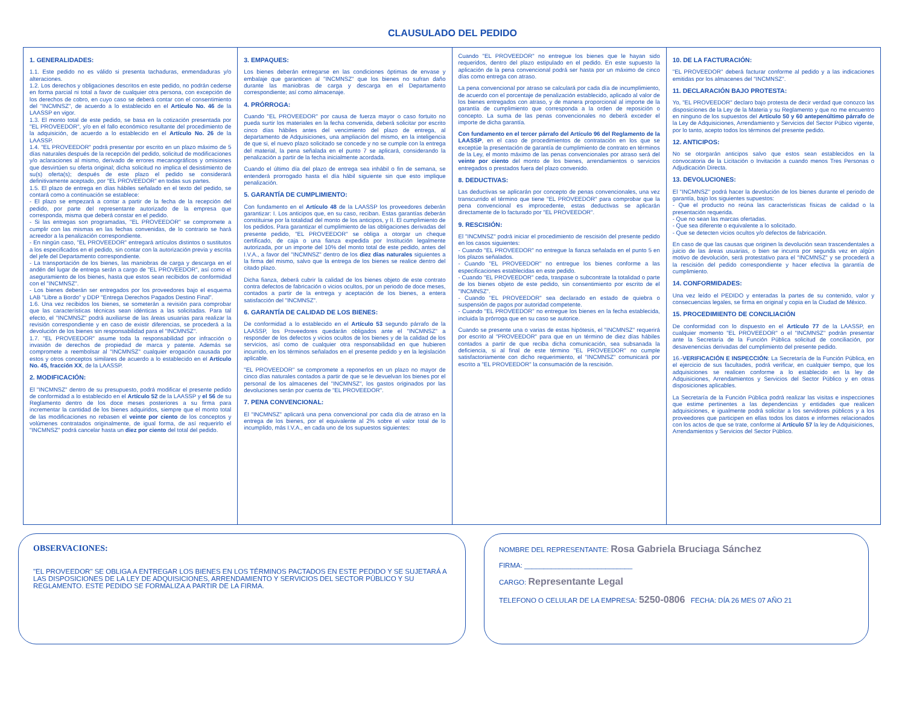CLAUSULADO DEL PEDIDO
1. GENERALIDADES:
1.1. Este pedido no es válido si presenta tachaduras, enmendaduras y/o alteraciones.
1.2. Los derechos y obligaciones descritos en este pedido, no podrán cederse en forma parcial ni total a favor de cualquier otra persona, con excepción de los derechos de cobro, en cuyo caso se deberá contar con el consentimiento del "INCMNSZ", de acuerdo a lo establecido en el Artículo No. 46 de la LAASSP en vigor.
1.3. El monto total de este pedido, se basa en la cotización presentada por "EL PROVEEDOR", y/o en el fallo económico resultante del procedimiento de la adquisición, de acuerdo a lo establecido en el Artículo No. 26 de la LAASSP.
1.4. "EL PROVEEDOR" podrá presentar por escrito en un plazo máximo de 5 días naturales después de la recepción del pedido, solicitud de modificaciones y/o aclaraciones al mismo, derivado de errores mecanográficos y omisiones que desvirtúen su oferta original; dicha solicitud no implica el desistimiento de su(s) oferta(s); después de este plazo el pedido se considerará definitivamente aceptado, por "EL PROVEEDOR" en todas sus partes.
1.5. El plazo de entrega en días hábiles señalado en el texto del pedido, se contará como a continuación se establece:
- El plazo se empezará a contar a partir de la fecha de la recepción del pedido, por parte del representante autorizado de la empresa que corresponda, misma que deberá constar en el pedido.
- Si las entregas son programadas, "EL PROVEEDOR" se compromete a cumplir con las mismas en las fechas convenidas, de lo contrario se hará acreedor a la penalización correspondiente.
- En ningún caso, "EL PROVEEDOR" entregará artículos distintos o sustitutos a los especificados en el pedido, sin contar con la autorización previa y escrita del jefe del Departamento correspondiente.
- La transportación de los bienes, las maniobras de carga y descarga en el andén del lugar de entrega serán a cargo de "EL PROVEEDOR", así como el aseguramiento de los bienes, hasta que estos sean recibidos de conformidad con el "INCMNSZ".
- Los bienes deberán ser entregados por los proveedores bajo el esquema LAB "Libre a Bordo" y DDP "Entrega Derechos Pagados Destino Final".
1.6. Una vez recibidos los bienes, se someterán a revisión para comprobar que las características técnicas sean idénticas a las solicitadas. Para tal efecto, el "INCMNSZ" podrá auxiliarse de las áreas usuarias para realizar la revisión correspondiente y en caso de existir diferencias, se procederá a la devolución de los bienes sin responsabilidad para el "INCMNSZ".
1.7. "EL PROVEEDOR" asume toda la responsabilidad por infracción o invasión de derechos de propiedad de marca y patente. Además se compromete a reembolsar al "INCMNSZ" cualquier erogación causada por estos y otros conceptos similares de acuerdo a lo establecido en el Artículo No. 45, fracción XX, de la LAASSP.
2. MODIFICACIÓN:
El "INCMNSZ" dentro de su presupuesto, podrá modificar el presente pedido de conformidad a lo establecido en el Artículo 52 de la LAASSP y el 56 de su Reglamento dentro de los doce meses posteriores a su firma para incrementar la cantidad de los bienes adquiridos, siempre que el monto total de las modificaciones no rebasen el veinte por ciento de los conceptos y volúmenes contratados originalmente, de igual forma, de así requerirlo el "INCMNSZ" podrá cancelar hasta un diez por ciento del total del pedido.
3. EMPAQUES:
Los bienes deberán entregarse en las condiciones óptimas de envase y embalaje que garanticen al "INCMNSZ" que los bienes no sufran daño durante las maniobras de carga y descarga en el Departamento correspondiente; así como almacenaje.
4. PRÓRROGA:
Cuando "EL PROVEEDOR" por causa de fuerza mayor o caso fortuito no pueda surtir los materiales en la fecha convenida, deberá solicitar por escrito cinco días hábiles antes del vencimiento del plazo de entrega, al departamento de Adquisiciones, una ampliación del mismo, en la inteligencia de que si, el nuevo plazo solicitado se concede y no se cumple con la entrega del material, la pena señalada en el punto 7 se aplicará, considerando la penalización a partir de la fecha inicialmente acordada.
Cuando el último día del plazo de entrega sea inhábil o fin de semana, se entenderá prorrogado hasta el día hábil siguiente sin que esto implique penalización.
5. GARANTÍA DE CUMPLIMIENTO:
Con fundamento en el Artículo 48 de la LAASSP los proveedores deberán garantizar: I. Los anticipos que, en su caso, reciban. Estas garantías deberán constituirse por la totalidad del monto de los anticipos, y II. El cumplimiento de los pedidos. Para garantizar el cumplimiento de las obligaciones derivadas del presente pedido, "EL PROVEEDOR" se obliga a otorgar un cheque certificado, de caja o una fianza expedida por Institución legalmente autorizada, por un importe del 10% del monto total de este pedido, antes del I.V.A., a favor del "INCMNSZ" dentro de los diez días naturales siguientes a la firma del mismo, salvo que la entrega de los bienes se realice dentro del citado plazo.
Dicha fianza, deberá cubrir la calidad de los bienes objeto de este contrato contra defectos de fabricación o vicios ocultos, por un periodo de doce meses, contados a partir de la entrega y aceptación de los bienes, a entera satisfacción del "INCMNSZ".
6. GARANTÍA DE CALIDAD DE LOS BIENES:
De conformidad a lo establecido en el Artículo 53 segundo párrafo de la LAASSP, los Proveedores quedarán obligados ante el "INCMNSZ" a responder de los defectos y vicios ocultos de los bienes y de la calidad de los servicios, así como de cualquier otra responsabilidad en que hubieren incurrido, en los términos señalados en el presente pedido y en la legislación aplicable.
"EL PROVEEDOR" se compromete a reponerlos en un plazo no mayor de cinco días naturales contados a partir de que se le devuelvan los bienes por el personal de los almacenes del "INCMNSZ", los gastos originados por las devoluciones serán por cuenta de "EL PROVEEDOR".
7. PENA CONVENCIONAL:
El "INCMNSZ" aplicará una pena convencional por cada día de atraso en la entrega de los bienes, por el equivalente al 2% sobre el valor total de lo incumplido, más I.V.A., en cada uno de los supuestos siguientes:
Cuando "EL PROVEEDOR" no entregue los bienes que le hayan sido requeridos, dentro del plazo estipulado en el pedido. En este supuesto la aplicación de la pena convencional podrá ser hasta por un máximo de cinco días como entrega con atraso.
La pena convencional por atraso se calculará por cada día de incumplimiento, de acuerdo con el porcentaje de penalización establecido, aplicado al valor de los bienes entregados con atraso, y de manera proporcional al importe de la garantía de cumplimiento que corresponda a la orden de reposición o concepto. La suma de las penas convencionales no deberá exceder el importe de dicha garantía.
Con fundamento en el tercer párrafo del Artículo 96 del Reglamento de la LAASSP, en el caso de procedimientos de contratación en los que se exceptúe la presentación de garantía de cumplimiento de contrato en términos de la Ley, el monto máximo de las penas convencionales por atraso será del veinte por ciento del monto de los bienes, arrendamientos o servicios entregados o prestados fuera del plazo convenido.
8. DEDUCTIVAS:
Las deductivas se aplicarán por concepto de penas convencionales, una vez transcurrido el término que tiene "EL PROVEEDOR" para comprobar que la pena convencional es improcedente, estas deductivas se aplicarán directamente de lo facturado por "EL PROVEEDOR".
9. RESCISIÓN:
El "INCMNSZ" podrá iniciar el procedimiento de rescisión del presente pedido en los casos siguientes:
- Cuando "EL PROVEEDOR" no entregue la fianza señalada en el punto 5 en los plazos señalados.
- Cuando "EL PROVEEDOR" no entregue los bienes conforme a las especificaciones establecidas en este pedido.
- Cuando "EL PROVEEDOR" ceda, traspase o subcontrate la totalidad o parte de los bienes objeto de este pedido, sin consentimiento por escrito de el "INCMNSZ".
- Cuando "EL PROVEEDOR" sea declarado en estado de quiebra o suspensión de pagos por autoridad competente.
- Cuando "EL PROVEEDOR" no entregue los bienes en la fecha establecida, incluida la prórroga que en su caso se autorice.
Cuando se presente una o varias de estas hipótesis, el "INCMNSZ" requerirá por escrito al "PROVEEDOR" para que en un término de diez días hábiles contados a partir de que reciba dicha comunicación, sea subsanada la deficiencia, si al final de este término "EL PROVEEDOR" no cumple satisfactoriamente con dicho requerimiento, el "INCMNSZ" comunicará por escrito a "EL PROVEEDOR" la consumación de la rescisión.
10. DE LA FACTURACIÓN:
"EL PROVEEDOR" deberá facturar conforme al pedido y a las indicaciones emitidas por los almacenes del "INCMNSZ".
11. DECLARACIÓN BAJO PROTESTA:
Yo, "EL PROVEEDOR" declaro bajo protesta de decir verdad que conozco las disposiciones de la Ley de la Materia y su Reglamento y que no me encuentro en ninguno de los supuestos del Artículo 50 y 60 antepenúltimo párrafo de la Ley de Adquisiciones, Arrendamiento y Servicios del Sector Púbico vigente, por lo tanto, acepto todos los términos del presente pedido.
12. ANTICIPOS:
No se otorgarán anticipos salvo que estos sean establecidos en la convocatoria de la Licitación o Invitación a cuando menos Tres Personas o Adjudicación Directa.
13. DEVOLUCIONES:
El "INCMNSZ" podrá hacer la devolución de los bienes durante el periodo de garantía, bajo los siguientes supuestos:
- Que el producto no reúna las características físicas de calidad o la presentación requerida.
- Que no sean las marcas ofertadas.
- Que sea diferente o equivalente a lo solicitado.
- Que se detecten vicios ocultos y/o defectos de fabricación.
En caso de que las causas que originen la devolución sean trascendentales a juicio de las áreas usuarias, o bien se incurra por segunda vez en algún motivo de devolución, será protestativo para el "INCMNSZ" y se procederá a la rescisión del pedido correspondiente y hacer efectiva la garantía de cumplimiento.
14. CONFORMIDADES:
Una vez leído el PEDIDO y enteradas la partes de su contenido, valor y consecuencias legales, se firma en original y copia en la Ciudad de México.
15. PROCEDIMIENTO DE CONCILIACIÓN
De conformidad con lo dispuesto en el Artículo 77 de la LAASSP, en cualquier momento "EL PROVEEDOR" o el "INCMNSZ" podrán presentar ante la Secretaría de la Función Pública solicitud de conciliación, por desavenencias derivadas del cumplimiento del presente pedido.
16.-VERIFICACIÓN E INSPECCIÓN: La Secretaría de la Función Pública, en el ejercicio de sus facultades, podrá verificar, en cualquier tiempo, que los adquisiciones se realicen conforme a lo establecido en la ley de Adquisiciones, Arrendamientos y Servicios del Sector Público y en otras disposiciones aplicables.
La Secretaría de la Función Pública podrá realizar las visitas e inspecciones que estime pertinentes a las dependencias y entidades que realicen adquisiciones, e igualmente podrá solicitar a los servidores públicos y a los proveedores que participen en ellas todos los datos e informes relacionados con los actos de que se trate, conforme al Artículo 57 la ley de Adquisiciones, Arrendamientos y Servicios del Sector Público.
OBSERVACIONES:
"EL PROVEEDOR" SE OBLIGA A ENTREGAR LOS BIENES EN LOS TÉRMINOS PACTADOS EN ESTE PEDIDO Y SE SUJETARÁ A LAS DISPOSICIONES DE LA LEY DE ADQUISICIONES, ARRENDAMIENTO Y SERVICIOS DEL SECTOR PÚBLICO Y SU REGLAMENTO. ESTE PEDIDO SE FORMALIZA A PARTIR DE LA FIRMA.
NOMBRE DEL REPRESENTANTE: Rosa Gabriela Bruciaga Sánchez
FIRMA: ____________________________
CARGO: Representante Legal
TELEFONO O CELULAR DE LA EMPRESA: 5250-0806 FECHA: DÍA 26 MES 07 AÑO 21